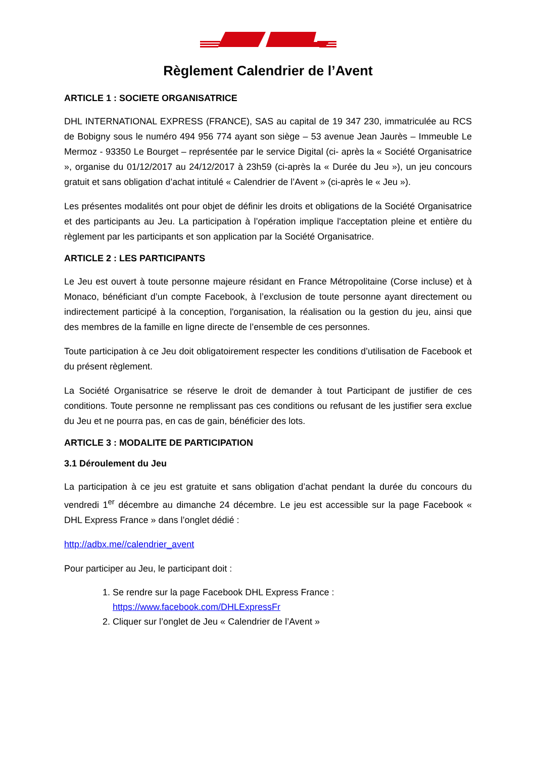Règlement Calendrier de l’Avent
ARTICLE 1 : SOCIETE ORGANISATRICE
DHL INTERNATIONAL EXPRESS (FRANCE), SAS au capital de 19 347 230, immatriculée au RCS de Bobigny sous le numéro 494 956 774 ayant son siège – 53 avenue Jean Jaurès – Immeuble Le Mermoz - 93350 Le Bourget – représentée par le service Digital (ci- après la « Société Organisatrice », organise du 01/12/2017 au 24/12/2017 à 23h59 (ci-après la « Durée du Jeu »), un jeu concours gratuit et sans obligation d’achat intitulé « Calendrier de l’Avent » (ci-après le « Jeu »).
Les présentes modalités ont pour objet de définir les droits et obligations de la Société Organisatrice et des participants au Jeu. La participation à l’opération implique l'acceptation pleine et entière du règlement par les participants et son application par la Société Organisatrice.
ARTICLE 2 : LES PARTICIPANTS
Le Jeu est ouvert à toute personne majeure résidant en France Métropolitaine (Corse incluse) et à Monaco, bénéficiant d’un compte Facebook, à l’exclusion de toute personne ayant directement ou indirectement participé à la conception, l'organisation, la réalisation ou la gestion du jeu, ainsi que des membres de la famille en ligne directe de l’ensemble de ces personnes.
Toute participation à ce Jeu doit obligatoirement respecter les conditions d’utilisation de Facebook et du présent règlement.
La Société Organisatrice se réserve le droit de demander à tout Participant de justifier de ces conditions. Toute personne ne remplissant pas ces conditions ou refusant de les justifier sera exclue du Jeu et ne pourra pas, en cas de gain, bénéficier des lots.
ARTICLE 3 : MODALITE DE PARTICIPATION
3.1 Déroulement du Jeu
La participation à ce jeu est gratuite et sans obligation d’achat pendant la durée du concours du vendredi 1<sup>er</sup> décembre au dimanche 24 décembre. Le jeu est accessible sur la page Facebook « DHL Express France » dans l’onglet dédié :
http://adbx.me//calendrier_avent
Pour participer au Jeu, le participant doit :
1. Se rendre sur la page Facebook DHL Express France :
https://www.facebook.com/DHLExpressFr
2. Cliquer sur l’onglet de Jeu « Calendrier de l’Avent »